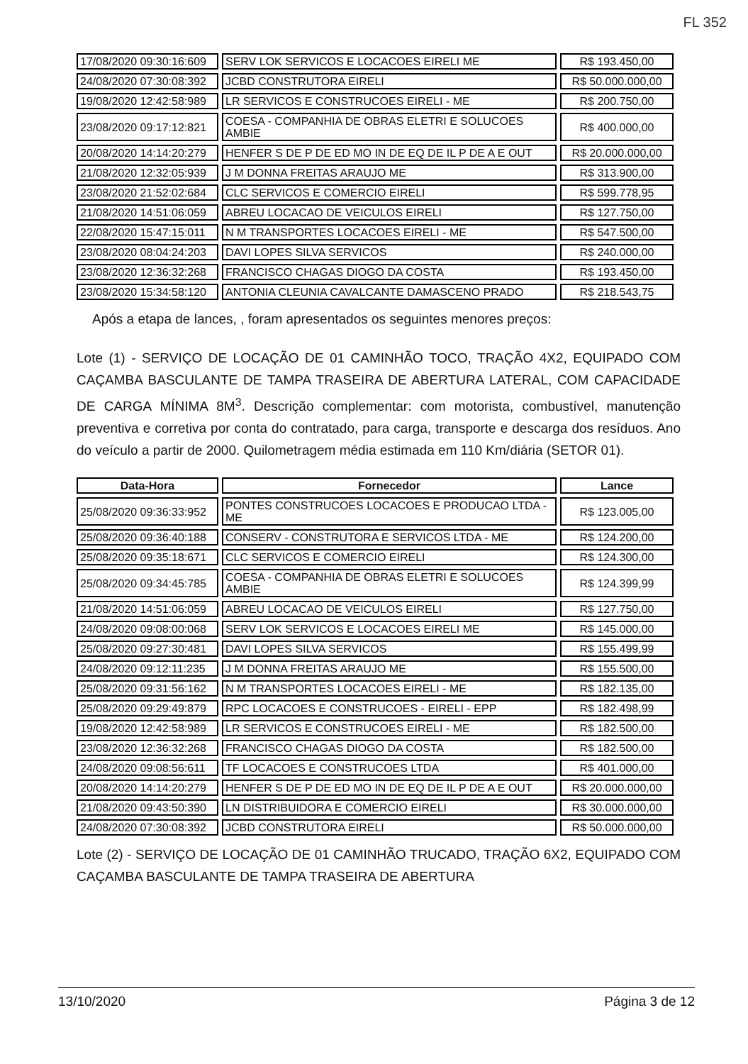FL 352
| 17/08/2020 09:30:16:609 | SERV LOK SERVICOS E LOCACOES EIRELI ME | R$ 193.450,00 |
| 24/08/2020 07:30:08:392 | JCBD CONSTRUTORA EIRELI | R$ 50.000.000,00 |
| 19/08/2020 12:42:58:989 | LR SERVICOS E CONSTRUCOES EIRELI - ME | R$ 200.750,00 |
| 23/08/2020 09:17:12:821 | COESA - COMPANHIA DE OBRAS ELETRI E SOLUCOES AMBIE | R$ 400.000,00 |
| 20/08/2020 14:14:20:279 | HENFER S DE P DE ED MO IN DE EQ DE IL P DE A E OUT | R$ 20.000.000,00 |
| 21/08/2020 12:32:05:939 | J M DONNA FREITAS ARAUJO ME | R$ 313.900,00 |
| 23/08/2020 21:52:02:684 | CLC SERVICOS E COMERCIO EIRELI | R$ 599.778,95 |
| 21/08/2020 14:51:06:059 | ABREU LOCACAO DE VEICULOS EIRELI | R$ 127.750,00 |
| 22/08/2020 15:47:15:011 | N M TRANSPORTES LOCACOES EIRELI - ME | R$ 547.500,00 |
| 23/08/2020 08:04:24:203 | DAVI LOPES SILVA SERVICOS | R$ 240.000,00 |
| 23/08/2020 12:36:32:268 | FRANCISCO CHAGAS DIOGO DA COSTA | R$ 193.450,00 |
| 23/08/2020 15:34:58:120 | ANTONIA CLEUNIA CAVALCANTE DAMASCENO PRADO | R$ 218.543,75 |
Após a etapa de lances, , foram apresentados os seguintes menores preços:
Lote (1) - SERVIÇO DE LOCAÇÃO DE 01 CAMINHÃO TOCO, TRAÇÃO 4X2, EQUIPADO COM CAÇAMBA BASCULANTE DE TAMPA TRASEIRA DE ABERTURA LATERAL, COM CAPACIDADE DE CARGA MÍNIMA 8M<sup>3</sup>. Descrição complementar: com motorista, combustível, manutenção preventiva e corretiva por conta do contratado, para carga, transporte e descarga dos resíduos. Ano do veículo a partir de 2000. Quilometragem média estimada em 110 Km/diária (SETOR 01).
| Data-Hora | Fornecedor | Lance |
| --- | --- | --- |
| 25/08/2020 09:36:33:952 | PONTES CONSTRUCOES LOCACOES E PRODUCAO LTDA - ME | R$ 123.005,00 |
| 25/08/2020 09:36:40:188 | CONSERV - CONSTRUTORA E SERVICOS LTDA - ME | R$ 124.200,00 |
| 25/08/2020 09:35:18:671 | CLC SERVICOS E COMERCIO EIRELI | R$ 124.300,00 |
| 25/08/2020 09:34:45:785 | COESA - COMPANHIA DE OBRAS ELETRI E SOLUCOES AMBIE | R$ 124.399,99 |
| 21/08/2020 14:51:06:059 | ABREU LOCACAO DE VEICULOS EIRELI | R$ 127.750,00 |
| 24/08/2020 09:08:00:068 | SERV LOK SERVICOS E LOCACOES EIRELI ME | R$ 145.000,00 |
| 25/08/2020 09:27:30:481 | DAVI LOPES SILVA SERVICOS | R$ 155.499,99 |
| 24/08/2020 09:12:11:235 | J M DONNA FREITAS ARAUJO ME | R$ 155.500,00 |
| 25/08/2020 09:31:56:162 | N M TRANSPORTES LOCACOES EIRELI - ME | R$ 182.135,00 |
| 25/08/2020 09:29:49:879 | RPC LOCACOES E CONSTRUCOES - EIRELI - EPP | R$ 182.498,99 |
| 19/08/2020 12:42:58:989 | LR SERVICOS E CONSTRUCOES EIRELI - ME | R$ 182.500,00 |
| 23/08/2020 12:36:32:268 | FRANCISCO CHAGAS DIOGO DA COSTA | R$ 182.500,00 |
| 24/08/2020 09:08:56:611 | TF LOCACOES E CONSTRUCOES LTDA | R$ 401.000,00 |
| 20/08/2020 14:14:20:279 | HENFER S DE P DE ED MO IN DE EQ DE IL P DE A E OUT | R$ 20.000.000,00 |
| 21/08/2020 09:43:50:390 | LN DISTRIBUIDORA E COMERCIO EIRELI | R$ 30.000.000,00 |
| 24/08/2020 07:30:08:392 | JCBD CONSTRUTORA EIRELI | R$ 50.000.000,00 |
Lote (2) - SERVIÇO DE LOCAÇÃO DE 01 CAMINHÃO TRUCADO, TRAÇÃO 6X2, EQUIPADO COM CAÇAMBA BASCULANTE DE TAMPA TRASEIRA DE ABERTURA
13/10/2020 Página 3 de 12